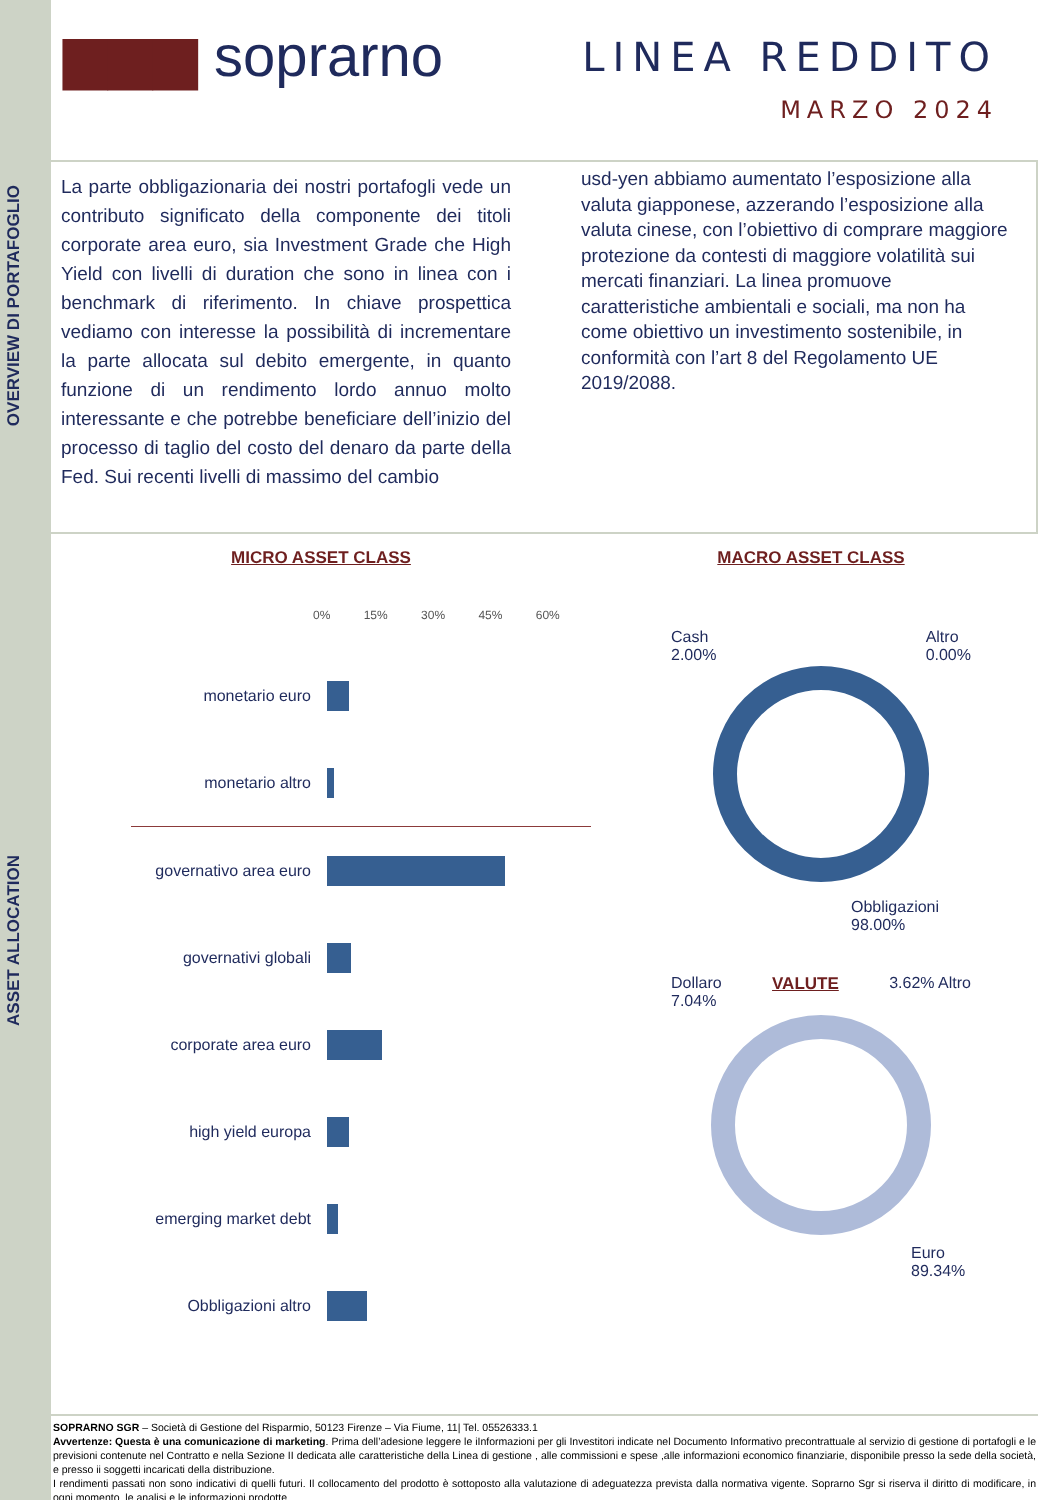OVERVIEW DI PORTAFOGLIO
ASSET ALLOCATION
▆▆▆ soprarno
LINEA REDDITO
MARZO 2024
La parte obbligazionaria dei nostri portafogli vede un contributo significato della componente dei titoli corporate area euro, sia Investment Grade che High Yield con livelli di duration che sono in linea con i benchmark di riferimento. In chiave prospettica vediamo con interesse la possibilità di incrementare la parte allocata sul debito emergente, in quanto funzione di un rendimento lordo annuo molto interessante e che potrebbe beneficiare dell’inizio del processo di taglio del costo del denaro da parte della Fed. Sui recenti livelli di massimo del cambio
usd-yen abbiamo aumentato l’esposizione alla valuta giapponese, azzerando l’esposizione alla valuta cinese, con l’obiettivo di comprare maggiore protezione da contesti di maggiore volatilità sui mercati finanziari. La linea promuove caratteristiche ambientali e sociali, ma non ha come obiettivo un investimento sostenibile, in conformità con l’art 8 del Regolamento UE 2019/2088.
MICRO ASSET CLASS
0% 15% 30% 45% 60%
monetario euro
monetario altro
governativo area euro
governativi globali
corporate area euro
high yield europa
emerging market debt
Obbligazioni altro
MACRO ASSET CLASS
Cash
2.00%
Altro
0.00%
Obbligazioni
98.00%
Dollaro
7.04%
VALUTE 3.62% Altro
Euro
89.34%
SOPRARNO SGR – Società di Gestione del Risparmio, 50123 Firenze – Via Fiume, 11| Tel. 05526333.1
Avvertenze: Questa è una comunicazione di marketing. Prima dell’adesione leggere le iInformazioni per gli Investitori indicate nel Documento Informativo precontrattuale al servizio di gestione di portafogli e le previsioni contenute nel Contratto e nella Sezione II dedicata alle caratteristiche della Linea di gestione , alle commissioni e spese ,alle informazioni economico finanziarie, disponibile presso la sede della società, e presso ii soggetti incaricati della distribuzione.
I rendimenti passati non sono indicativi di quelli futuri. Il collocamento del prodotto è sottoposto alla valutazione di adeguatezza prevista dalla normativa vigente. Soprarno Sgr si riserva il diritto di modificare, in ogni momento, le analisi e le informazioni prodotte.